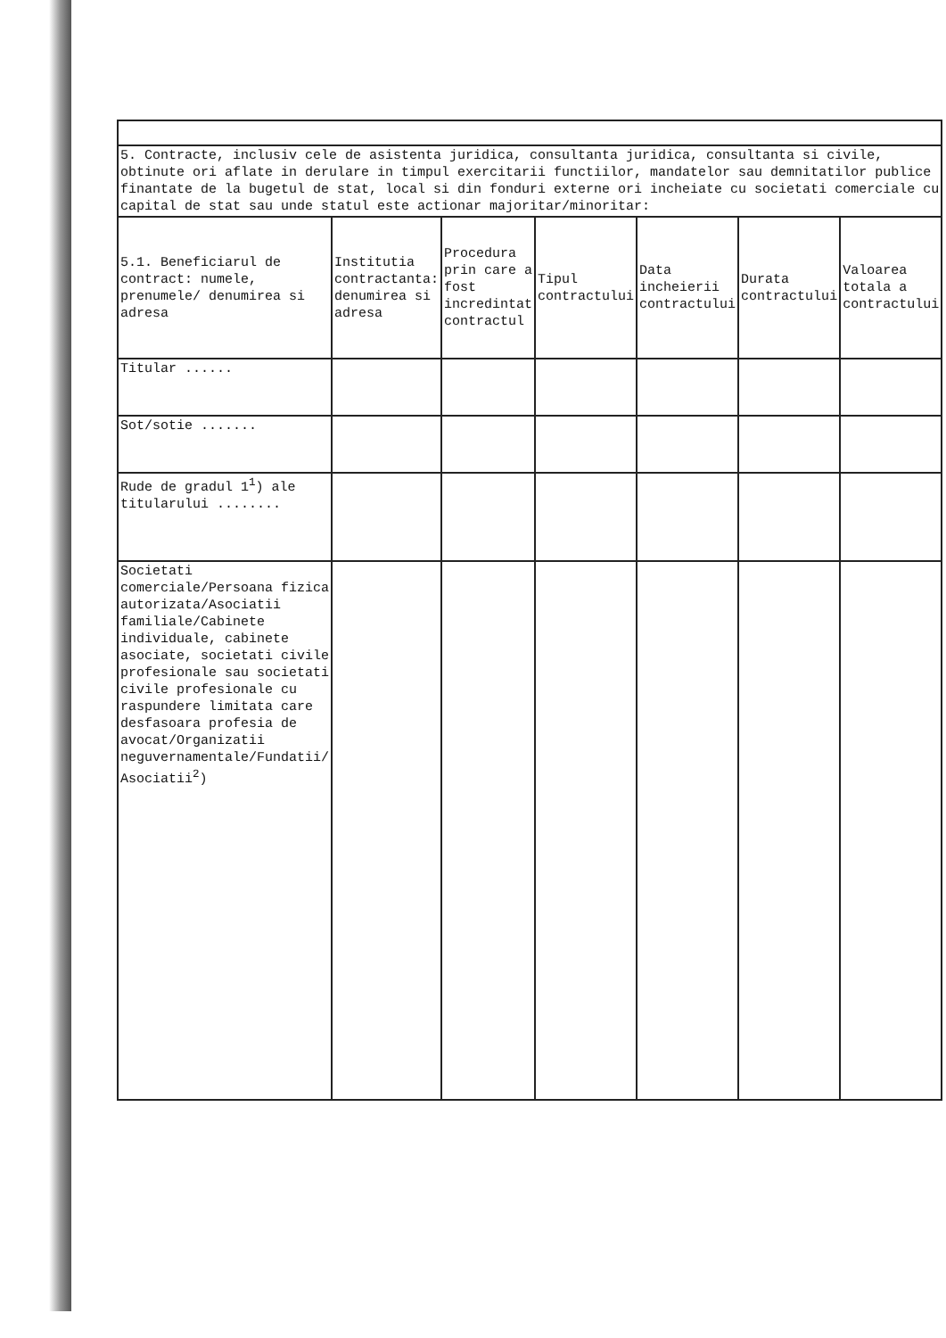| 5. Contracte, inclusiv cele de asistenta juridica, consultanta juridica, consultanta si civile, obtinute ori aflate in derulare in timpul exercitarii functiilor, mandatelor sau demnitatilor publice finantate de la bugetul de stat, local si din fonduri externe ori incheiate cu societati comerciale cu capital de stat sau unde statul este actionar majoritar/minoritar: | | | | | | |
| 5.1. Beneficiarul de contract: numele, prenumele/ denumirea si adresa | Institutia contractanta: denumirea si adresa | Procedura prin care a fost incredintat contractul | Tipul contractului | Data incheierii contractului | Durata contractului | Valoarea totala a contractului |
| Titular ...... | | | | | | |
| Sot/sotie ....... | | | | | | |
| Rude de gradul 1<sup>1</sup>) ale titularului ........ | | | | | | |
| Societati comerciale/Persoana fizica autorizata/Asociatii familiale/Cabinete individuale, cabinete asociate, societati civile profesionale sau societati civile profesionale cu raspundere limitata care desfasoara profesia de avocat/Organizatii neguvernamentale/Fundatii/ Asociatii<sup>2</sup>) | | | | | | |